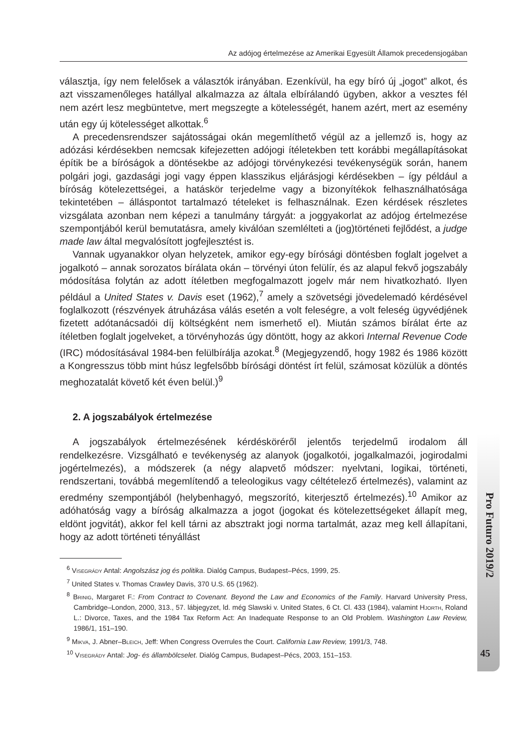Az adójog értelmezése az Amerikai Egyesült Államok precedensjogában
választja, így nem felelősek a választók irányában. Ezenkívül, ha egy bíró új „jogot” alkot, és azt visszamenőleges hatállyal alkalmazza az általa elbírálandó ügyben, akkor a vesztes fél nem azért lesz megbüntetve, mert megszegte a kötelességét, hanem azért, mert az esemény után egy új kötelességet alkottak.<sup>6</sup>
A precedensrendszer sajátosságai okán megemlíthető végül az a jellemző is, hogy az adózási kérdésekben nemcsak kifejezetten adójogi ítéletekben tett korábbi megállapításokat építik be a bíróságok a döntésekbe az adójogi törvénykezési tevékenységük során, hanem polgári jogi, gazdasági jogi vagy éppen klasszikus eljárásjogi kérdésekben – így például a bíróság kötelezettségei, a hatáskör terjedelme vagy a bizonyítékok felhasználhatósága tekintetében – álláspontot tartalmazó tételeket is felhasználnak. Ezen kérdések részletes vizsgálata azonban nem képezi a tanulmány tárgyát: a joggyakorlat az adójog értelmezése szempontjából kerül bemutatásra, amely kiválóan szemlélteti a (jog)történeti fejlődést, a judge made law által megvalósított jogfejlesztést is.
Vannak ugyanakkor olyan helyzetek, amikor egy-egy bírósági döntésben foglalt jogelvet a jogalkotó – annak sorozatos bírálata okán – törvényi úton felülír, és az alapul fekvő jogszabály módosítása folytán az adott ítéletben megfogalmazott jogelv már nem hivatkozható. Ilyen például a United States v. Davis eset (1962),<sup>7</sup> amely a szövetségi jövedelemadó kérdésével foglalkozott (részvények átruházása válás esetén a volt feleségre, a volt feleség ügyvédjének fizetett adótanácsadói díj költségként nem ismerhető el). Miután számos bírálat érte az ítéletben foglalt jogelveket, a törvényhozás úgy döntött, hogy az akkori Internal Revenue Code (IRC) módosításával 1984-ben felülbírálja azokat.<sup>8</sup> (Megjegyzendő, hogy 1982 és 1986 között a Kongresszus több mint húsz legfelsőbb bírósági döntést írt felül, számosat közülük a döntés meghozatalát követő két éven belül.)<sup>9</sup>
2. A jogszabályok értelmezése
A jogszabályok értelmezésének kérdésköréről jelentős terjedelmű irodalom áll rendelkezésre. Vizsgálható e tevékenység az alanyok (jogalkotói, jogalkalmazói, jogirodalmi jogértelmezés), a módszerek (a négy alapvető módszer: nyelvtani, logikai, történeti, rendszertani, továbbá megemlítendő a teleologikus vagy céltételező értelmezés), valamint az eredmény szempontjából (helybenhagyó, megszorító, kiterjesztő értelmezés).<sup>10</sup> Amikor az adóhatóság vagy a bíróság alkalmazza a jogot (jogokat és kötelezettségeket állapít meg, eldönt jogvitát), akkor fel kell tárni az absztrakt jogi norma tartalmát, azaz meg kell állapítani, hogy az adott történeti tényállást
<sup>6</sup> Visegrády Antal: Angolszász jog és politika. Dialóg Campus, Budapest–Pécs, 1999, 25.
<sup>7</sup> United States v. Thomas Crawley Davis, 370 U.S. 65 (1962).
<sup>8</sup> Brinig, Margaret F.: From Contract to Covenant. Beyond the Law and Economics of the Family. Harvard University Press, Cambridge–London, 2000, 313., 57. lábjegyzet, ld. még Slawski v. United States, 6 Ct. Cl. 433 (1984), valamint Hjorth, Roland L.: Divorce, Taxes, and the 1984 Tax Reform Act: An Inadequate Response to an Old Problem. Washington Law Review, 1986/1, 151–190.
<sup>9</sup> Mikva, J. Abner–Bleich, Jeff: When Congress Overrules the Court. California Law Review, 1991/3, 748.
<sup>10</sup> Visegrády Antal: Jog- és állambölcselet. Dialóg Campus, Budapest–Pécs, 2003, 151–153.
Pro Futuro 2019/2
45